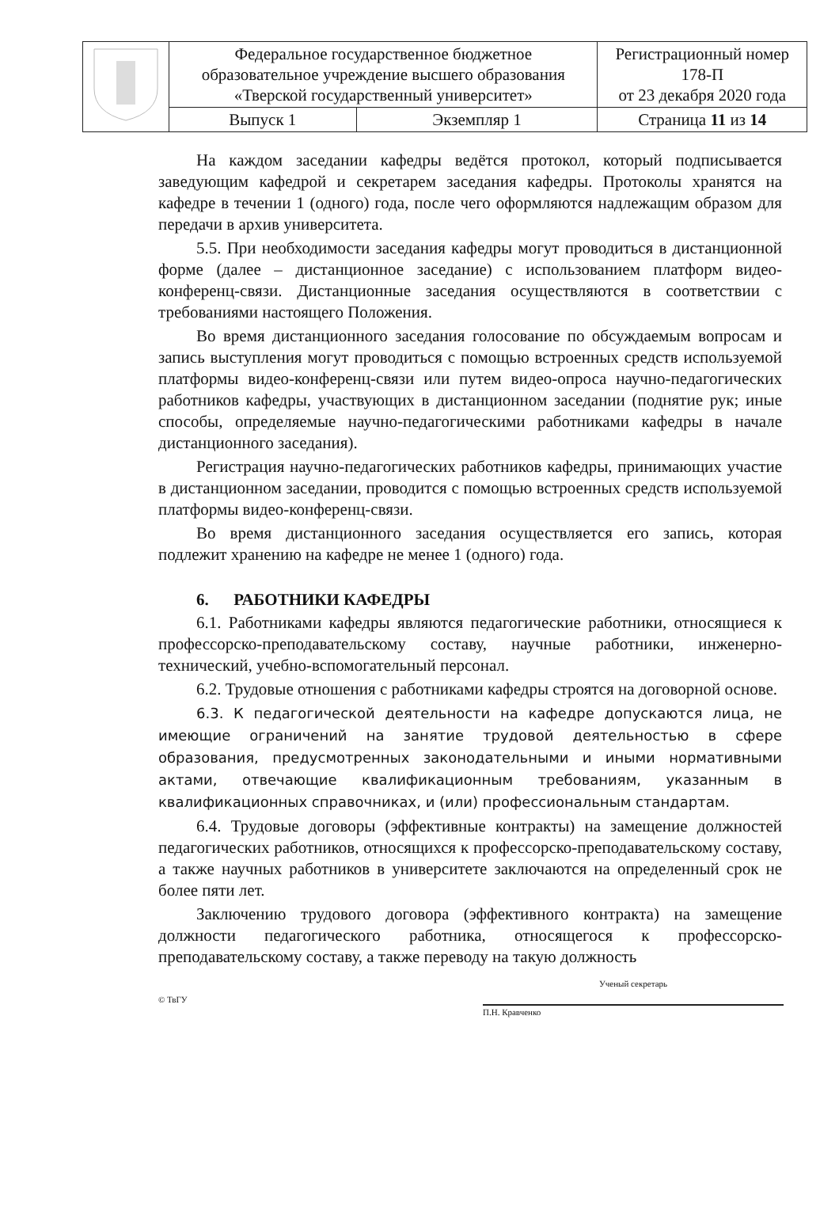| | Федеральное государственное бюджетное образовательное учреждение высшего образования «Тверской государственный университет» | | Регистрационный номер 178-П от 23 декабря 2020 года |
| | Выпуск 1 | Экземпляр 1 | Страница 11 из 14 |
На каждом заседании кафедры ведётся протокол, который подписывается заведующим кафедрой и секретарем заседания кафедры. Протоколы хранятся на кафедре в течении 1 (одного) года, после чего оформляются надлежащим образом для передачи в архив университета.
5.5. При необходимости заседания кафедры могут проводиться в дистанционной форме (далее – дистанционное заседание) с использованием платформ видео-конференц-связи. Дистанционные заседания осуществляются в соответствии с требованиями настоящего Положения.
Во время дистанционного заседания голосование по обсуждаемым вопросам и запись выступления могут проводиться с помощью встроенных средств используемой платформы видео-конференц-связи или путем видео-опроса научно-педагогических работников кафедры, участвующих в дистанционном заседании (поднятие рук; иные способы, определяемые научно-педагогическими работниками кафедры в начале дистанционного заседания).
Регистрация научно-педагогических работников кафедры, принимающих участие в дистанционном заседании, проводится с помощью встроенных средств используемой платформы видео-конференц-связи.
Во время дистанционного заседания осуществляется его запись, которая подлежит хранению на кафедре не менее 1 (одного) года.
6. РАБОТНИКИ КАФЕДРЫ
6.1. Работниками кафедры являются педагогические работники, относящиеся к профессорско-преподавательскому составу, научные работники, инженерно-технический, учебно-вспомогательный персонал.
6.2. Трудовые отношения с работниками кафедры строятся на договорной основе.
6.3. К педагогической деятельности на кафедре допускаются лица, не имеющие ограничений на занятие трудовой деятельностью в сфере образования, предусмотренных законодательными и иными нормативными актами, отвечающие квалификационным требованиям, указанным в квалификационных справочниках, и (или) профессиональным стандартам.
6.4. Трудовые договоры (эффективные контракты) на замещение должностей педагогических работников, относящихся к профессорско-преподавательскому составу, а также научных работников в университете заключаются на определенный срок не более пяти лет.
Заключению трудового договора (эффективного контракта) на замещение должности педагогического работника, относящегося к профессорско-преподавательскому составу, а также переводу на такую должность
© ТвГУ
Ученый секретарь
П.Н. Кравченко